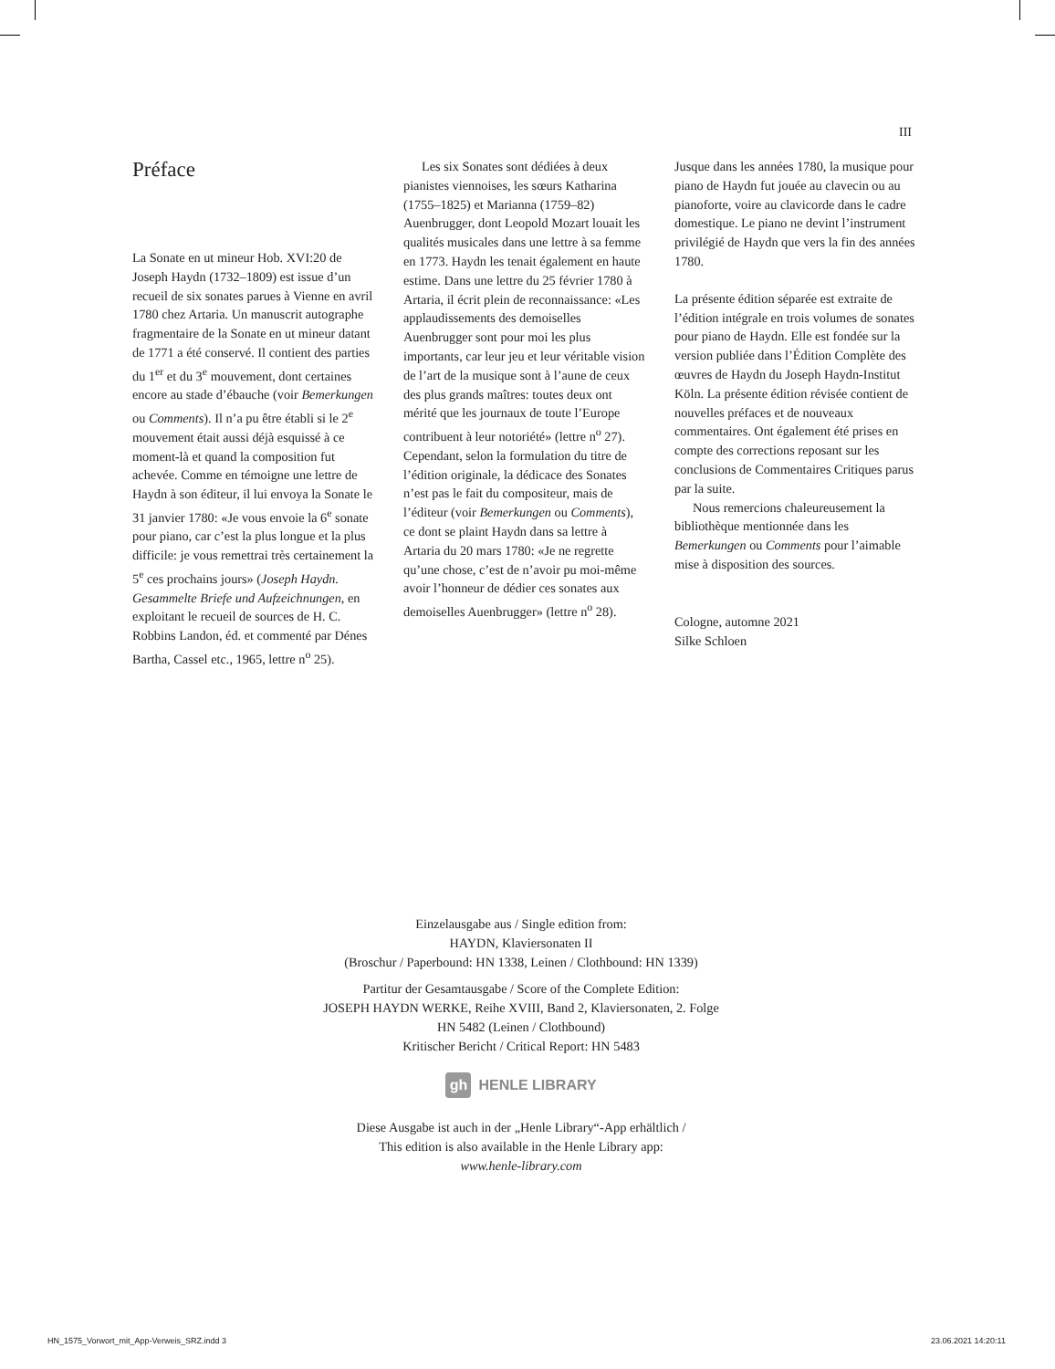III
Préface
La Sonate en ut mineur Hob. XVI:20 de Joseph Haydn (1732–1809) est issue d’un recueil de six sonates parues à Vienne en avril 1780 chez Artaria. Un manuscrit autographe fragmentaire de la Sonate en ut mineur datant de 1771 a été conservé. Il contient des parties du 1<sup>er</sup> et du 3<sup>e</sup> mouvement, dont certaines encore au stade d’ébauche (voir Bemerkungen ou Comments). Il n’a pu être établi si le 2<sup>e</sup> mouvement était aussi déjà esquissé à ce moment-là et quand la composition fut achevée. Comme en témoigne une lettre de Haydn à son éditeur, il lui envoya la Sonate le 31 janvier 1780: «Je vous envoie la 6<sup>e</sup> sonate pour piano, car c’est la plus longue et la plus difficile: je vous remettrai très certainement la 5<sup>e</sup> ces prochains jours» (Joseph Haydn. Gesammelte Briefe und Aufzeichnungen, en exploitant le recueil de sources de H. C. Robbins Landon, éd. et commenté par Dénes Bartha, Cassel etc., 1965, lettre n<sup>o</sup> 25).
Les six Sonates sont dédiées à deux pianistes viennoises, les sœurs Katharina (1755–1825) et Marianna (1759–82) Auenbrugger, dont Leopold Mozart louait les qualités musicales dans une lettre à sa femme en 1773. Haydn les tenait également en haute estime. Dans une lettre du 25 février 1780 à Artaria, il écrit plein de reconnaissance: «Les applaudissements des demoiselles Auenbrugger sont pour moi les plus importants, car leur jeu et leur véritable vision de l’art de la musique sont à l’aune de ceux des plus grands maîtres: toutes deux ont mérité que les journaux de toute l’Europe contribuent à leur notoriété» (lettre n<sup>o</sup> 27). Cependant, selon la formulation du titre de l’édition originale, la dédicace des Sonates n’est pas le fait du compositeur, mais de l’éditeur (voir Bemerkungen ou Comments), ce dont se plaint Haydn dans sa lettre à Artaria du 20 mars 1780: «Je ne regrette qu’une chose, c’est de n’avoir pu moi-même avoir l’honneur de dédier ces sonates aux demoiselles Auenbrugger» (lettre n<sup>o</sup> 28).
Jusque dans les années 1780, la musique pour piano de Haydn fut jouée au clavecin ou au pianoforte, voire au clavicorde dans le cadre domestique. Le piano ne devint l’instrument privilégié de Haydn que vers la fin des années 1780.
La présente édition séparée est extraite de l’édition intégrale en trois volumes de sonates pour piano de Haydn. Elle est fondée sur la version publiée dans l’Édition Complète des œuvres de Haydn du Joseph Haydn-Institut Köln. La présente édition révisée contient de nouvelles préfaces et de nouveaux commentaires. Ont également été prises en compte des corrections reposant sur les conclusions de Commentaires Critiques parus par la suite.
Nous remercions chaleureusement la bibliothèque mentionnée dans les Bemerkungen ou Comments pour l’aimable mise à disposition des sources.
Cologne, automne 2021
Silke Schloen
Einzelausgabe aus / Single edition from:
HAYDN, Klaviersonaten II
(Broschur / Paperbound: HN 1338, Leinen / Clothbound: HN 1339)
Partitur der Gesamtausgabe / Score of the Complete Edition:
JOSEPH HAYDN WERKE, Reihe XVIII, Band 2, Klaviersonaten, 2. Folge
HN 5482 (Leinen / Clothbound)
Kritischer Bericht / Critical Report: HN 5483
gh HENLE LIBRARY
Diese Ausgabe ist auch in der „Henle Library“-App erhältlich /
This edition is also available in the Henle Library app:
www.henle-library.com
HN_1575_Vorwort_mit_App-Verweis_SRZ.indd 3
23.06.2021 14:20:11